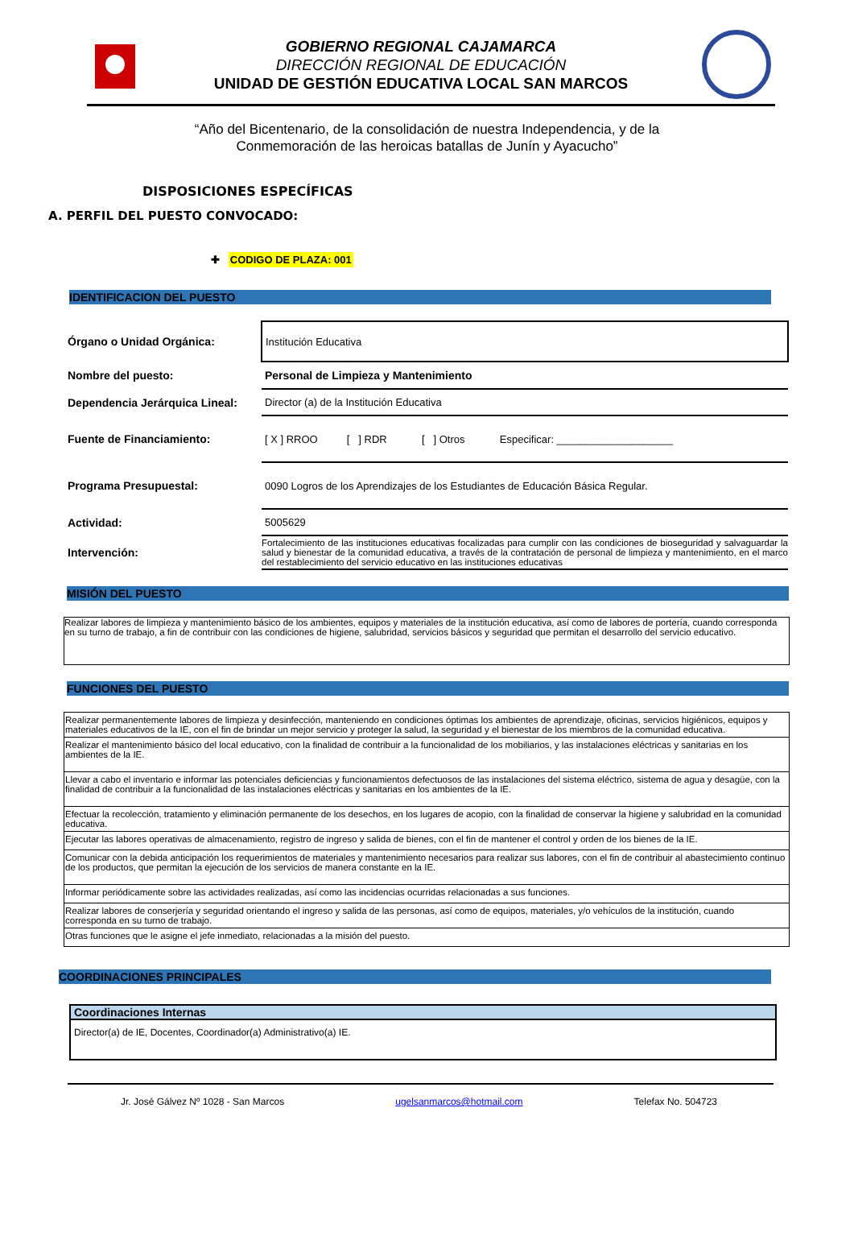GOBIERNO REGIONAL CAJAMARCA
DIRECCIÓN REGIONAL DE EDUCACIÓN
UNIDAD DE GESTIÓN EDUCATIVA LOCAL SAN MARCOS
“Año del Bicentenario, de la consolidación de nuestra Independencia, y de la
Conmemoración de las heroicas batallas de Junín y Ayacucho”
DISPOSICIONES ESPECÍFICAS
A. PERFIL DEL PUESTO CONVOCADO:
✚ CODIGO DE PLAZA: 001
IDENTIFICACION DEL PUESTO
| Órgano o Unidad Orgánica: | Institución Educativa |
| Nombre del puesto: | Personal de Limpieza y Mantenimiento |
| Dependencia Jerárquica Lineal: | Director (a) de la Institución Educativa |
| Fuente de Financiamiento: | [ X ] RROO [ ] RDR [ ] Otros Especificar: ____________________ |
| Programa Presupuestal: | 0090 Logros de los Aprendizajes de los Estudiantes de Educación Básica Regular. |
| Actividad: | 5005629 |
| Intervención: | Fortalecimiento de las instituciones educativas focalizadas para cumplir con las condiciones de bioseguridad y salvaguardar la salud y bienestar de la comunidad educativa, a través de la contratación de personal de limpieza y mantenimiento, en el marco del restablecimiento del servicio educativo en las instituciones educativas |
MISIÓN DEL PUESTO
Realizar labores de limpieza y mantenimiento básico de los ambientes, equipos y materiales de la institución educativa, así como de labores de portería, cuando corresponda en su turno de trabajo, a fin de contribuir con las condiciones de higiene, salubridad, servicios básicos y seguridad que permitan el desarrollo del servicio educativo.
FUNCIONES DEL PUESTO
Realizar permanentemente labores de limpieza y desinfección, manteniendo en condiciones óptimas los ambientes de aprendizaje, oficinas, servicios higiénicos, equipos y materiales educativos de la IE, con el fin de brindar un mejor servicio y proteger la salud, la seguridad y el bienestar de los miembros de la comunidad educativa.
Realizar el mantenimiento básico del local educativo, con la finalidad de contribuir a la funcionalidad de los mobiliarios, y las instalaciones eléctricas y sanitarias en los ambientes de la IE.
Llevar a cabo el inventario e informar las potenciales deficiencias y funcionamientos defectuosos de las instalaciones del sistema eléctrico, sistema de agua y desagüe, con la finalidad de contribuir a la funcionalidad de las instalaciones eléctricas y sanitarias en los ambientes de la IE.
Efectuar la recolección, tratamiento y eliminación permanente de los desechos, en los lugares de acopio, con la finalidad de conservar la higiene y salubridad en la comunidad educativa.
Ejecutar las labores operativas de almacenamiento, registro de ingreso y salida de bienes, con el fin de mantener el control y orden de los bienes de la IE.
Comunicar con la debida anticipación los requerimientos de materiales y mantenimiento necesarios para realizar sus labores, con el fin de contribuir al abastecimiento continuo de los productos, que permitan la ejecución de los servicios de manera constante en la IE.
Informar periódicamente sobre las actividades realizadas, así como las incidencias ocurridas relacionadas a sus funciones.
Realizar labores de conserjería y seguridad orientando el ingreso y salida de las personas, así como de equipos, materiales, y/o vehículos de la institución, cuando corresponda en su turno de trabajo.
Otras funciones que le asigne el jefe inmediato, relacionadas a la misión del puesto.
COORDINACIONES PRINCIPALES
Coordinaciones Internas
Director(a) de IE, Docentes, Coordinador(a) Administrativo(a) IE.
Jr. José Gálvez Nº 1028 - San Marcos ugelsanmarcos@hotmail.com Telefax No. 504723